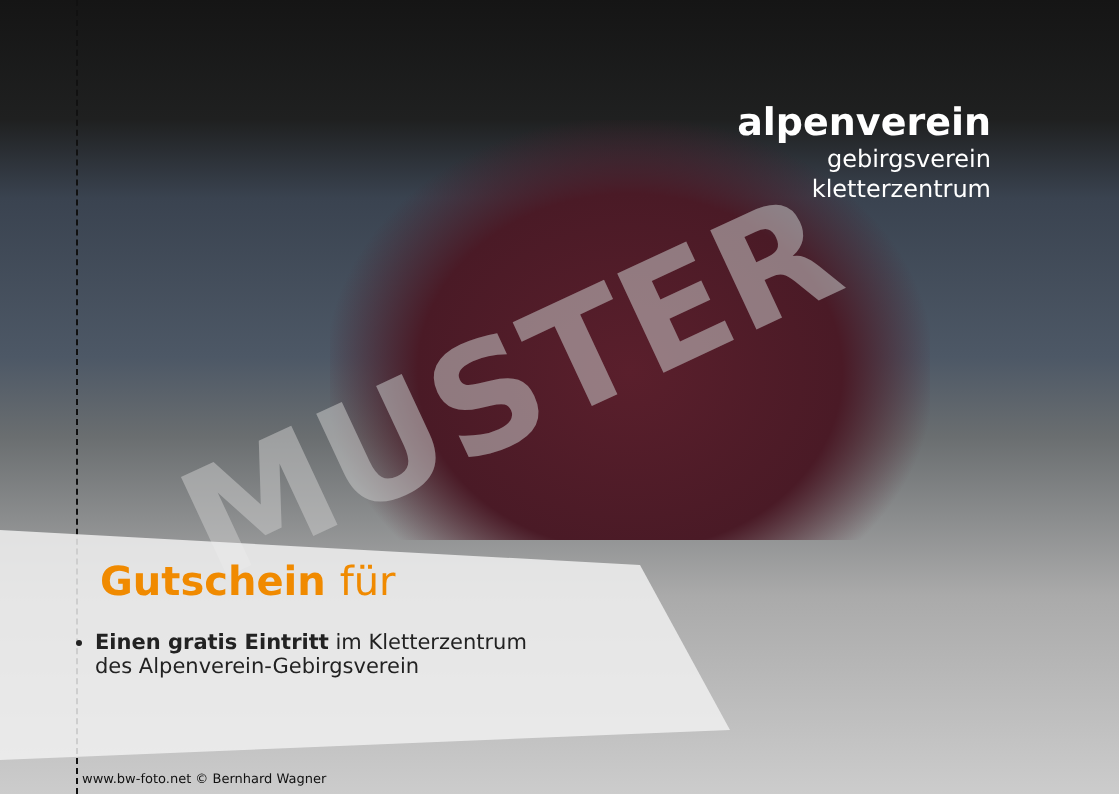alpenverein
gebirgsverein
kletterzentrum
MUSTER
Gutschein für
Einen gratis Eintritt im Kletterzentrum
des Alpenverein-Gebirgsverein
www.bw-foto.net © Bernhard Wagner